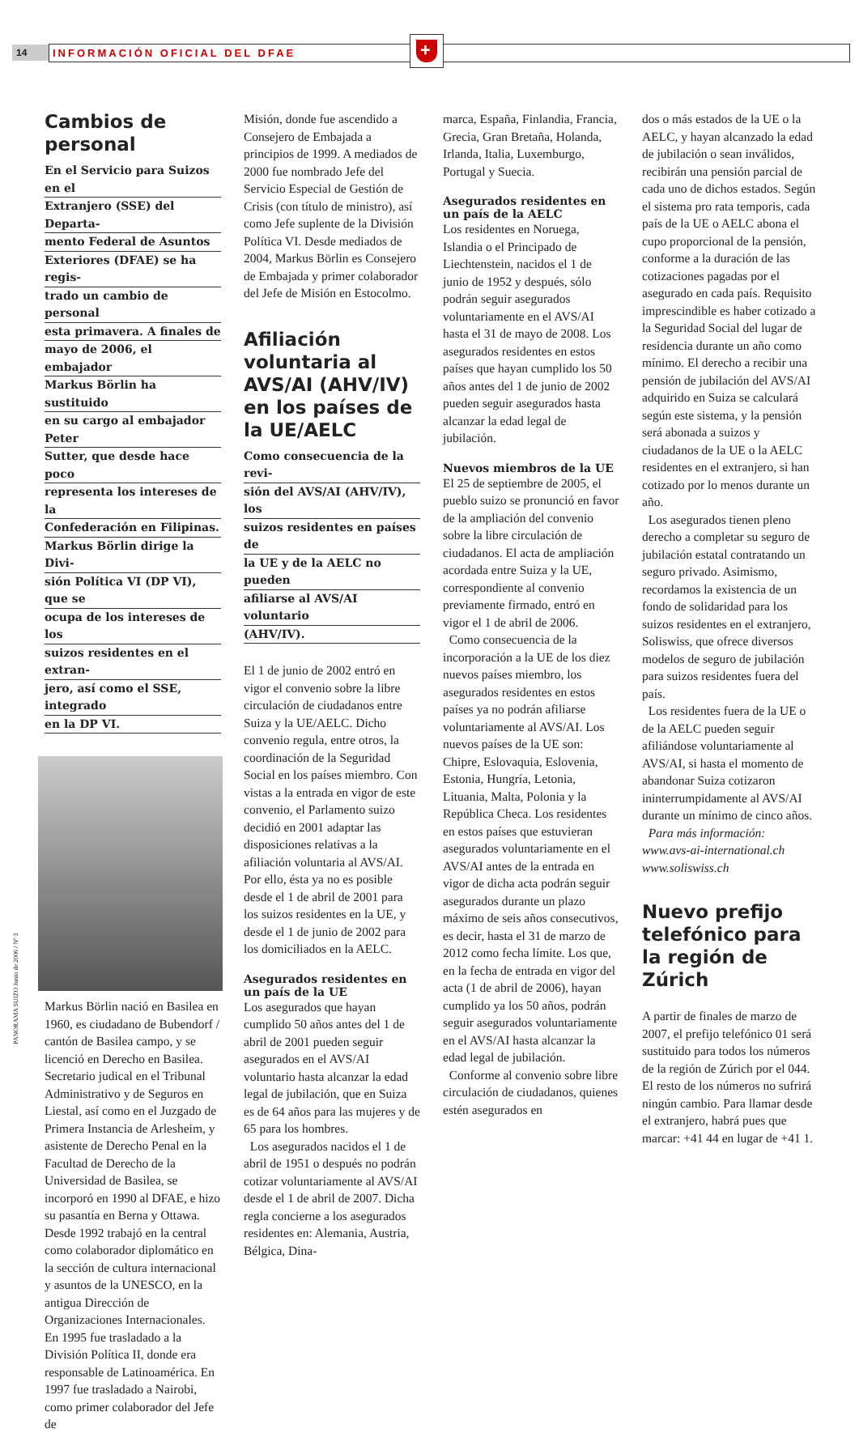14
INFORMACIÓN OFICIAL DEL DFAE
+
Cambios de personal
En el Servicio para Suizos en el
Extranjero (SSE) del Departa-
mento Federal de Asuntos
Exteriores (DFAE) se ha regis-
trado un cambio de personal
esta primavera. A finales de
mayo de 2006, el embajador
Markus Börlin ha sustituido
en su cargo al embajador Peter
Sutter, que desde hace poco
representa los intereses de la
Confederación en Filipinas.
Markus Börlin dirige la Divi-
sión Política VI (DP VI), que se
ocupa de los intereses de los
suizos residentes en el extran-
jero, así como el SSE, integrado
en la DP VI.
Markus Börlin nació en Basilea en 1960, es ciudadano de Bubendorf / cantón de Basilea campo, y se licenció en Derecho en Basilea. Secretario judical en el Tribunal Administrativo y de Seguros en Liestal, así como en el Juzgado de Primera Instancia de Arlesheim, y asistente de Derecho Penal en la Facultad de Derecho de la Universidad de Basilea, se incorporó en 1990 al DFAE, e hizo su pasantía en Berna y Ottawa. Desde 1992 trabajó en la central como colaborador diplomático en la sección de cultura internacional y asuntos de la UNESCO, en la antigua Dirección de Organizaciones Internacionales. En 1995 fue trasladado a la División Política II, donde era responsable de Latinoamérica. En 1997 fue trasladado a Nairobi, como primer colaborador del Jefe de
Misión, donde fue ascendido a Consejero de Embajada a principios de 1999. A mediados de 2000 fue nombrado Jefe del Servicio Especial de Gestión de Crisis (con título de ministro), así como Jefe suplente de la División Política VI. Desde mediados de 2004, Markus Börlin es Consejero de Embajada y primer colaborador del Jefe de Misión en Estocolmo.
Afiliación voluntaria al AVS/AI (AHV/IV) en los países de la UE/AELC
Como consecuencia de la revi-
sión del AVS/AI (AHV/IV), los
suizos residentes en países de
la UE y de la AELC no pueden
afiliarse al AVS/AI voluntario
(AHV/IV).
El 1 de junio de 2002 entró en vigor el convenio sobre la libre circulación de ciudadanos entre Suiza y la UE/AELC. Dicho convenio regula, entre otros, la coordinación de la Seguridad Social en los países miembro. Con vistas a la entrada en vigor de este convenio, el Parlamento suizo decidió en 2001 adaptar las disposiciones relativas a la afiliación voluntaria al AVS/AI. Por ello, ésta ya no es posible desde el 1 de abril de 2001 para los suizos residentes en la UE, y desde el 1 de junio de 2002 para los domiciliados en la AELC.
Asegurados residentes en un país de la UE
Los asegurados que hayan cumplido 50 años antes del 1 de abril de 2001 pueden seguir asegurados en el AVS/AI voluntario hasta alcanzar la edad legal de jubilación, que en Suiza es de 64 años para las mujeres y de 65 para los hombres.
Los asegurados nacidos el 1 de abril de 1951 o después no podrán cotizar voluntariamente al AVS/AI desde el 1 de abril de 2007. Dicha regla concierne a los asegurados residentes en: Alemania, Austria, Bélgica, Dina-
marca, España, Finlandia, Francia, Grecia, Gran Bretaña, Holanda, Irlanda, Italia, Luxemburgo, Portugal y Suecia.
Asegurados residentes en un país de la AELC
Los residentes en Noruega, Islandia o el Principado de Liechtenstein, nacidos el 1 de junio de 1952 y después, sólo podrán seguir asegurados voluntariamente en el AVS/AI hasta el 31 de mayo de 2008. Los asegurados residentes en estos países que hayan cumplido los 50 años antes del 1 de junio de 2002 pueden seguir asegurados hasta alcanzar la edad legal de jubilación.
Nuevos miembros de la UE
El 25 de septiembre de 2005, el pueblo suizo se pronunció en favor de la ampliación del convenio sobre la libre circulación de ciudadanos. El acta de ampliación acordada entre Suiza y la UE, correspondiente al convenio previamente firmado, entró en vigor el 1 de abril de 2006.
Como consecuencia de la incorporación a la UE de los diez nuevos países miembro, los asegurados residentes en estos países ya no podrán afiliarse voluntariamente al AVS/AI. Los nuevos países de la UE son: Chipre, Eslovaquia, Eslovenia, Estonia, Hungría, Letonia, Lituania, Malta, Polonia y la República Checa. Los residentes en estos países que estuvieran asegurados voluntariamente en el AVS/AI antes de la entrada en vigor de dicha acta podrán seguir asegurados durante un plazo máximo de seis años consecutivos, es decir, hasta el 31 de marzo de 2012 como fecha límite. Los que, en la fecha de entrada en vigor del acta (1 de abril de 2006), hayan cumplido ya los 50 años, podrán seguir asegurados voluntariamente en el AVS/AI hasta alcanzar la edad legal de jubilación.
Conforme al convenio sobre libre circulación de ciudadanos, quienes estén asegurados en
dos o más estados de la UE o la AELC, y hayan alcanzado la edad de jubilación o sean inválidos, recibirán una pensión parcial de cada uno de dichos estados. Según el sistema pro rata temporis, cada país de la UE o AELC abona el cupo proporcional de la pensión, conforme a la duración de las cotizaciones pagadas por el asegurado en cada país. Requisito imprescindible es haber cotizado a la Seguridad Social del lugar de residencia durante un año como mínimo. El derecho a recibir una pensión de jubilación del AVS/AI adquirido en Suiza se calculará según este sistema, y la pensión será abonada a suizos y ciudadanos de la UE o la AELC residentes en el extranjero, si han cotizado por lo menos durante un año.
Los asegurados tienen pleno derecho a completar su seguro de jubilación estatal contratando un seguro privado. Asimismo, recordamos la existencia de un fondo de solidaridad para los suizos residentes en el extranjero, Soliswiss, que ofrece diversos modelos de seguro de jubilación para suizos residentes fuera del país.
Los residentes fuera de la UE o de la AELC pueden seguir afiliándose voluntariamente al AVS/AI, si hasta el momento de abandonar Suiza cotizaron ininterrumpidamente al AVS/AI durante un mínimo de cinco años.
Para más información:
www.avs-ai-international.ch
www.soliswiss.ch
Nuevo prefijo telefónico para la región de Zúrich
A partir de finales de marzo de 2007, el prefijo telefónico 01 será sustituido para todos los números de la región de Zúrich por el 044. El resto de los números no sufrirá ningún cambio. Para llamar desde el extranjero, habrá pues que marcar: +41 44 en lugar de +41 1.
PANORAMA SUIZO Junio de 2006 / Nº 3